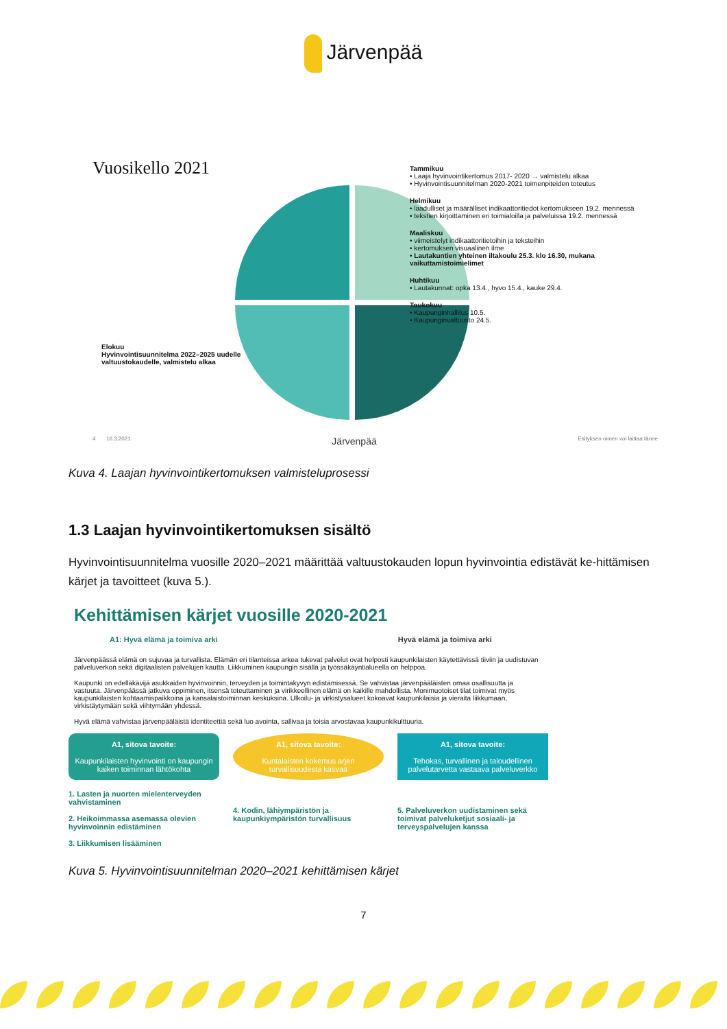Järvenpää
Vuosikello 2021
Elokuu
Hyvinvointisuunnitelma 2022–2025 uudelle valtuustokaudelle, valmistelu alkaa
Tammikuu
• Laaja hyvinvointikertomus 2017- 2020 → valmistelu alkaa
• Hyvinvointisuunnitelman 2020-2021 toimenpiteiden toteutus
Helmikuu
• laadulliset ja määrälliset indikaattoritiedot kertomukseen 19.2. mennessä
• tekstien kirjoittaminen eri toimialoilla ja palveluissa 19.2. mennessä
Maaliskuu
• viimeistelyt indikaattoritietoihin ja teksteihin
• kertomuksen visuaalinen ilme
• Lautakuntien yhteinen iltakoulu 25.3. klo 16.30, mukana vaikuttamistoimielimet
Huhtikuu
• Lautakunnat: opka 13.4., hyvo 15.4., kauke 29.4.
Toukokuu
• Kaupunginhallitus 10.5.
• Kaupunginvaltuusto 24.5.
4 16.3.2021 Järvenpää Esityksen nimen voi laittaa tänne
Kuva 4. Laajan hyvinvointikertomuksen valmisteluprosessi
1.3 Laajan hyvinvointikertomuksen sisältö
Hyvinvointisuunnitelma vuosille 2020–2021 määrittää valtuustokauden lopun hyvinvointia edistävät ke-hittämisen kärjet ja tavoitteet (kuva 5.).
Kehittämisen kärjet vuosille 2020-2021
A1: Hyvä elämä ja toimiva arki Hyvä elämä ja toimiva arki
Järvenpäässä elämä on sujuvaa ja turvallista. Elämän eri tilanteissa arkea tukevat palvelut ovat helposti kaupunkilaisten käytettävissä tiiviin ja uudistuvan palveluverkon sekä digitaalisten palvelujen kautta. Liikkuminen kaupungin sisällä ja työssäkäyntialueella on helppoa.
Kaupunki on edelläkävijä asukkaiden hyvinvoinnin, terveyden ja toimintakyvyn edistämisessä. Se vahvistaa järvenpääläisten omaa osallisuutta ja vastuuta. Järvenpäässä jatkuva oppiminen, itsensä toteuttaminen ja virikkeellinen elämä on kaikille mahdollista. Monimuotoiset tilat toimivat myös kaupunkilaisten kohtaamispaikkoina ja kansalaistoiminnan keskuksina. Ulkoilu- ja virkistysalueet kokoavat kaupunkilaisia ja vieraita liikkumaan, virkistäytymään sekä viihtymään yhdessä.
Hyvä elämä vahvistaa järvenpääläistä identiteettiä sekä luo avointa, sallivaa ja toisia arvostavaa kaupunkikulttuuria.
A1, sitova tavoite:
Kaupunkilaisten hyvinvointi on kaupungin kaiken toiminnan lähtökohta
A1, sitova tavoite:
Kuntalaisten kokemus arjen turvallisuudesta kasvaa
A1, sitova tavoite:
Tehokas, turvallinen ja taloudellinen palvelutarvetta vastaava palveluverkko
1. Lasten ja nuorten mielenterveyden vahvistaminen
2. Heikoimmassa asemassa olevien hyvinvoinnin edistäminen
3. Liikkumisen lisääminen
4. Kodin, lähiympäristön ja kaupunkiympäristön turvallisuus
5. Palveluverkon uudistaminen sekä toimivat palveluketjut sosiaali- ja terveyspalvelujen kanssa
Kuva 5. Hyvinvointisuunnitelman 2020–2021 kehittämisen kärjet
7